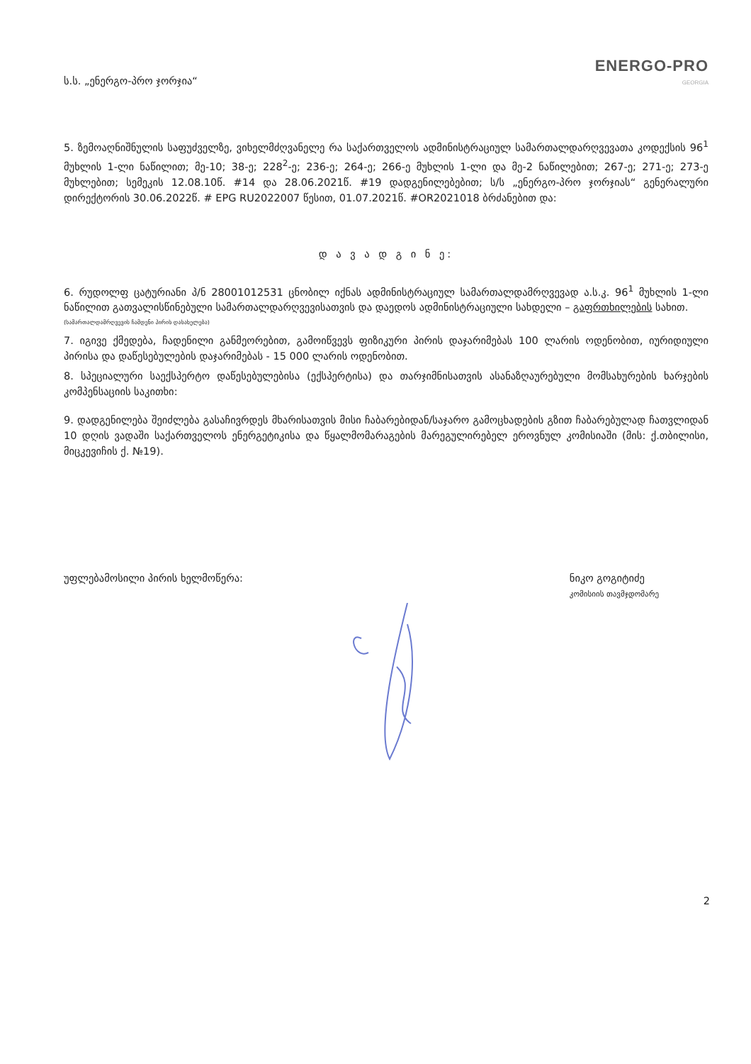ს.ს. „ენერგო-პრო ჯორჯია“
ENERGO-PRO
GEORGIA
5. ზემოაღნიშნულის საფუძველზე, ვიხელმძღვანელე რა საქართველოს ადმინისტრაციულ სამართალდარღვევათა კოდექსის 96<sup>1</sup> მუხლის 1-ლი ნაწილით; მე-10; 38-ე; 228<sup>2</sup>-ე; 236-ე; 264-ე; 266-ე მუხლის 1-ლი და მე-2 ნაწილებით; 267-ე; 271-ე; 273-ე მუხლებით; სემეკის 12.08.10წ. #14 და 28.06.2021წ. #19 დადგენილებებით; ს/ს „ენერგო-პრო ჯორჯიას“ გენერალური დირექტორის 30.06.2022წ. # EPG RU2022007 წესით, 01.07.2021წ. #OR2021018 ბრძანებით და:
დ ა ვ ა დ გ ი ნ ე:
6. რუდოლფ ცატურიანი პ/ნ 28001012531 ცნობილ იქნას ადმინისტრაციულ სამართალდამრღვევად ა.ს.კ. 96<sup>1</sup> მუხლის 1-ლი ნაწილით გათვალისწინებული სამართალდარღვევისათვის და დაედოს ადმინისტრაციული სახდელი – გაფრთხილების სახით.
(სამართალდამრღვევის ჩამდენი პირის დასახელება)
7. იგივე ქმედება, ჩადენილი განმეორებით, გამოიწვევს ფიზიკური პირის დაჯარიმებას 100 ლარის ოდენობით, იურიდიული პირისა და დაწესებულების დაჯარიმებას - 15 000 ლარის ოდენობით.
8. სპეციალური საექსპერტო დაწესებულებისა (ექსპერტისა) და თარჯიმნისათვის ასანაზღაურებული მომსახურების ხარჯების კომპენსაციის საკითხი:
9. დადგენილება შეიძლება გასაჩივრდეს მხარისათვის მისი ჩაბარებიდან/საჯარო გამოცხადების გზით ჩაბარებულად ჩათვლიდან 10 დღის ვადაში საქართველოს ენერგეტიკისა და წყალმომარაგების მარეგულირებელ ეროვნულ კომისიაში (მის: ქ.თბილისი, მიცკევიჩის ქ. №19).
უფლებამოსილი პირის ხელმოწერა: ნიკო გოგიტიძე
კომისიის თავმჯდომარე
2